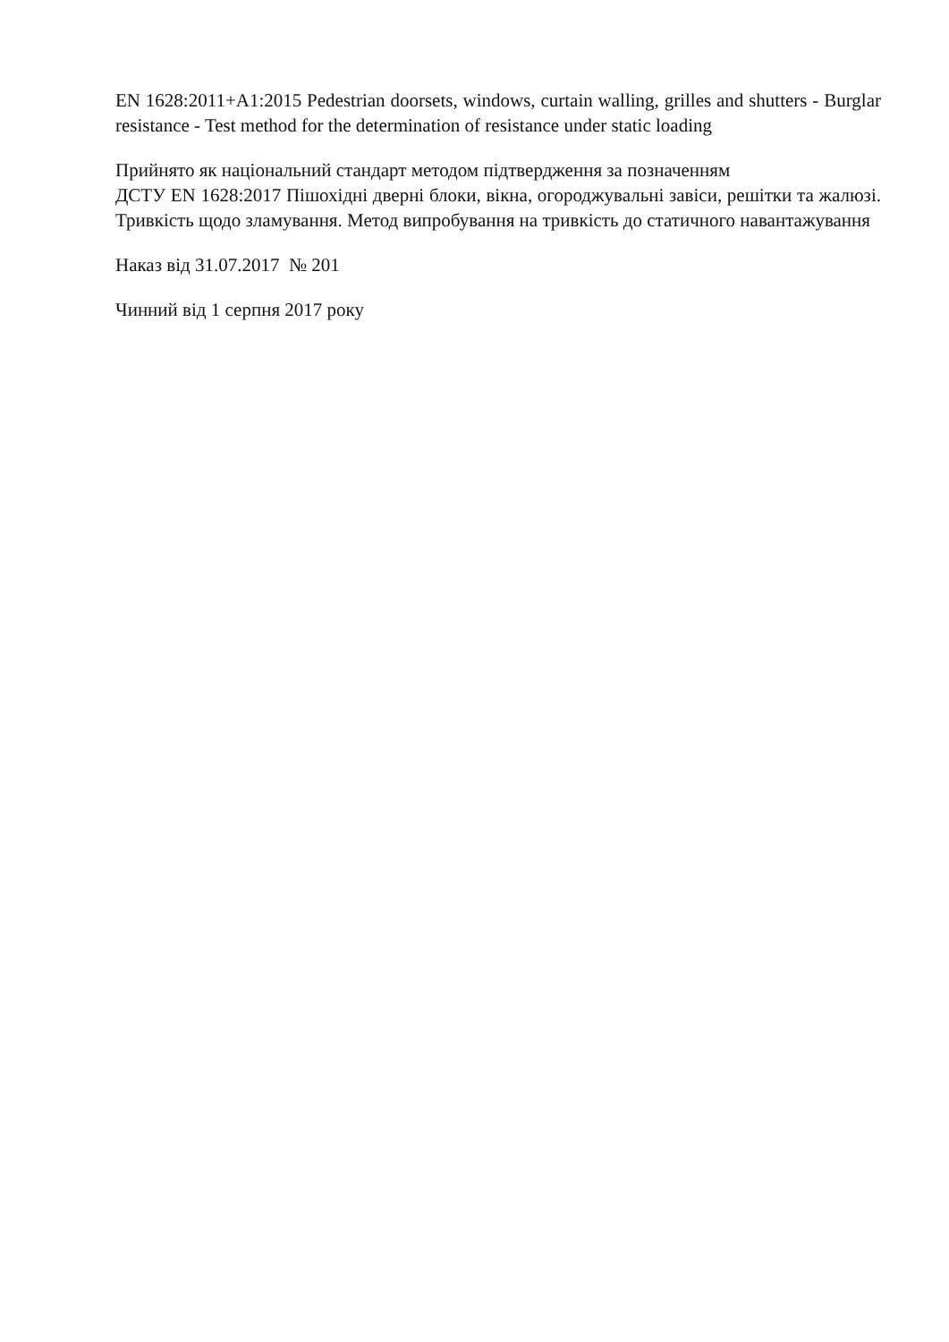EN 1628:2011+A1:2015 Pedestrian doorsets, windows, curtain walling, grilles and shutters - Burglar resistance - Test method for the determination of resistance under static loading
Прийнято як національний стандарт методом підтвердження за позначенням
ДСТУ EN 1628:2017 Пішохідні дверні блоки, вікна, огороджувальні завіси, решітки та жалюзі. Тривкість щодо зламування. Метод випробування на тривкість до статичного навантажування
Наказ від 31.07.2017 № 201
Чинний від 1 серпня 2017 року